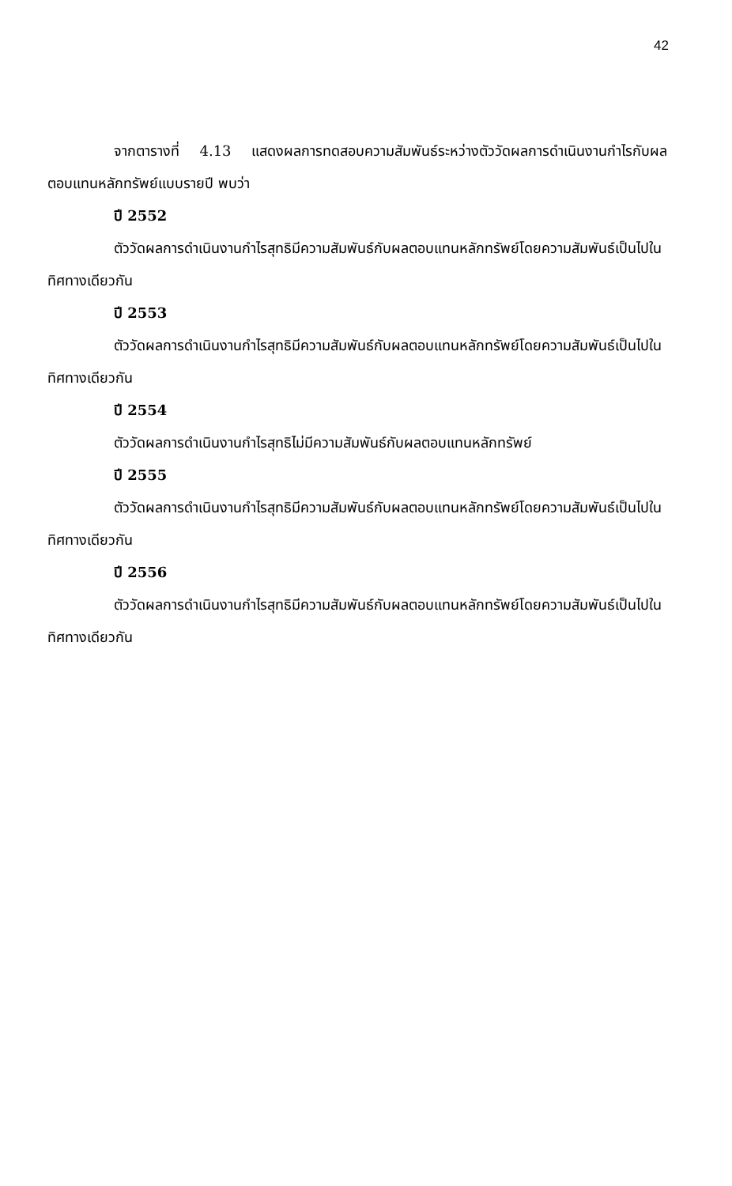42
จากตารางที่ 4.13 แสดงผลการทดสอบความสัมพันธ์ระหว่างตัววัดผลการดำเนินงานกำไรกับผลตอบแทนหลักทรัพย์แบบรายปี พบว่า
ปี 2552
ตัววัดผลการดำเนินงานกำไรสุทธิมีความสัมพันธ์กับผลตอบแทนหลักทรัพย์โดยความสัมพันธ์เป็นไปในทิศทางเดียวกัน
ปี 2553
ตัววัดผลการดำเนินงานกำไรสุทธิมีความสัมพันธ์กับผลตอบแทนหลักทรัพย์โดยความสัมพันธ์เป็นไปในทิศทางเดียวกัน
ปี 2554
ตัววัดผลการดำเนินงานกำไรสุทธิไม่มีความสัมพันธ์กับผลตอบแทนหลักทรัพย์
ปี 2555
ตัววัดผลการดำเนินงานกำไรสุทธิมีความสัมพันธ์กับผลตอบแทนหลักทรัพย์โดยความสัมพันธ์เป็นไปในทิศทางเดียวกัน
ปี 2556
ตัววัดผลการดำเนินงานกำไรสุทธิมีความสัมพันธ์กับผลตอบแทนหลักทรัพย์โดยความสัมพันธ์เป็นไปในทิศทางเดียวกัน